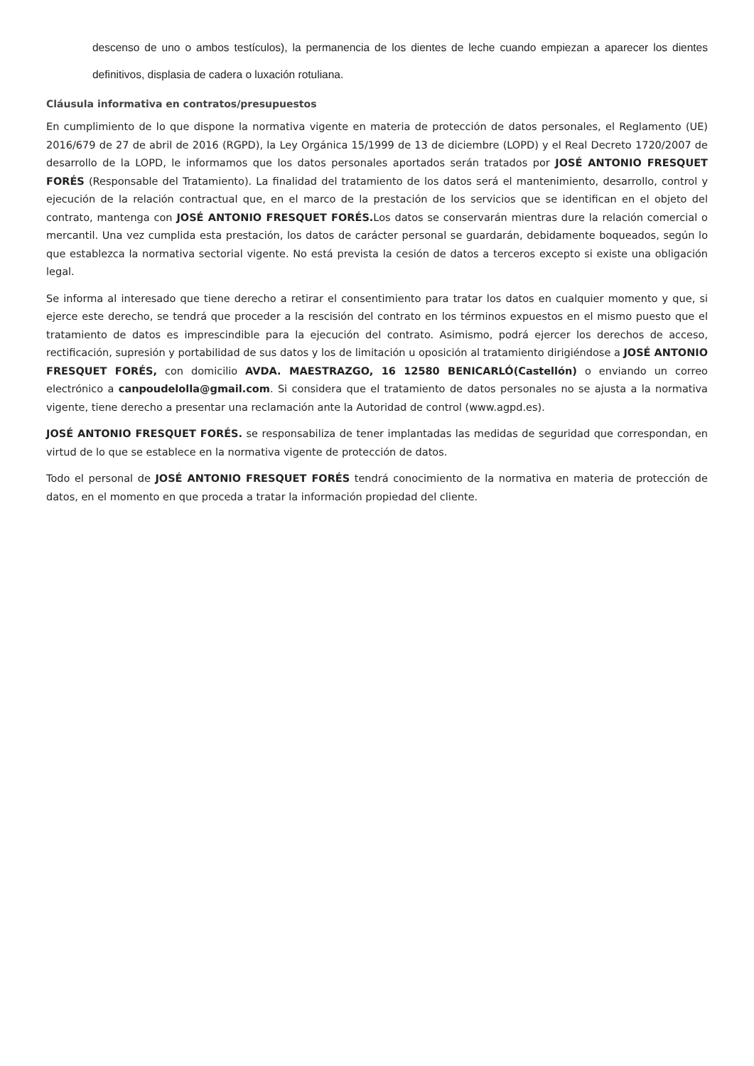descenso de uno o ambos testículos), la permanencia de los dientes de leche cuando empiezan a aparecer los dientes definitivos, displasia de cadera o luxación rotuliana.
Cláusula informativa en contratos/presupuestos
En cumplimiento de lo que dispone la normativa vigente en materia de protección de datos personales, el Reglamento (UE) 2016/679 de 27 de abril de 2016 (RGPD), la Ley Orgánica 15/1999 de 13 de diciembre (LOPD) y el Real Decreto 1720/2007 de desarrollo de la LOPD, le informamos que los datos personales aportados serán tratados por JOSÉ ANTONIO FRESQUET FORÉS (Responsable del Tratamiento). La finalidad del tratamiento de los datos será el mantenimiento, desarrollo, control y ejecución de la relación contractual que, en el marco de la prestación de los servicios que se identifican en el objeto del contrato, mantenga con JOSÉ ANTONIO FRESQUET FORÉS. Los datos se conservarán mientras dure la relación comercial o mercantil. Una vez cumplida esta prestación, los datos de carácter personal se guardarán, debidamente boqueados, según lo que establezca la normativa sectorial vigente. No está prevista la cesión de datos a terceros excepto si existe una obligación legal.
Se informa al interesado que tiene derecho a retirar el consentimiento para tratar los datos en cualquier momento y que, si ejerce este derecho, se tendrá que proceder a la rescisión del contrato en los términos expuestos en el mismo puesto que el tratamiento de datos es imprescindible para la ejecución del contrato. Asimismo, podrá ejercer los derechos de acceso, rectificación, supresión y portabilidad de sus datos y los de limitación u oposición al tratamiento dirigiéndose a JOSÉ ANTONIO FRESQUET FORÉS, con domicilio AVDA. MAESTRAZGO, 16 12580 BENICARLÓ(Castellón) o enviando un correo electrónico a canpoudelolla@gmail.com. Si considera que el tratamiento de datos personales no se ajusta a la normativa vigente, tiene derecho a presentar una reclamación ante la Autoridad de control (www.agpd.es).
JOSÉ ANTONIO FRESQUET FORÉS. se responsabiliza de tener implantadas las medidas de seguridad que correspondan, en virtud de lo que se establece en la normativa vigente de protección de datos.
Todo el personal de JOSÉ ANTONIO FRESQUET FORÉS tendrá conocimiento de la normativa en materia de protección de datos, en el momento en que proceda a tratar la información propiedad del cliente.